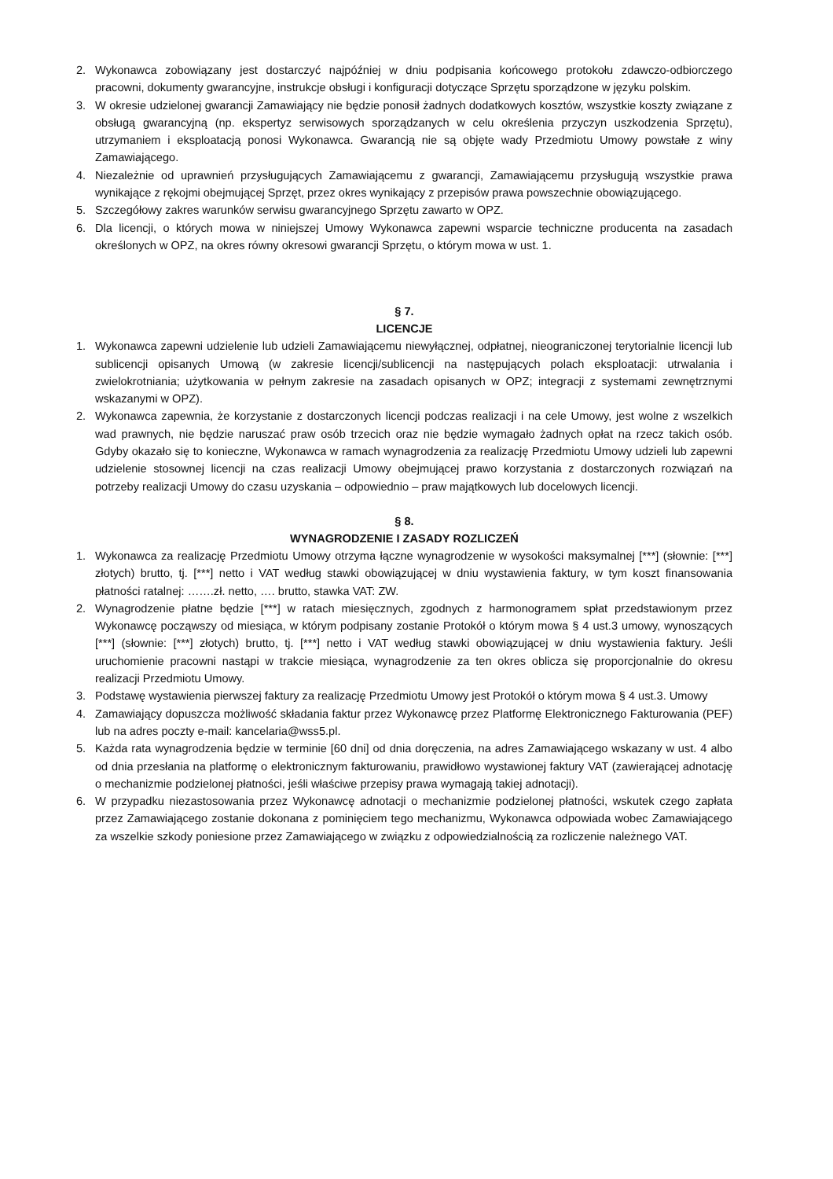2. Wykonawca zobowiązany jest dostarczyć najpóźniej w dniu podpisania końcowego protokołu zdawczo-odbiorczego pracowni, dokumenty gwarancyjne, instrukcje obsługi i konfiguracji dotyczące Sprzętu sporządzone w języku polskim.
3. W okresie udzielonej gwarancji Zamawiający nie będzie ponosił żadnych dodatkowych kosztów, wszystkie koszty związane z obsługą gwarancyjną (np. ekspertyz serwisowych sporządzanych w celu określenia przyczyn uszkodzenia Sprzętu), utrzymaniem i eksploatacją ponosi Wykonawca. Gwarancją nie są objęte wady Przedmiotu Umowy powstałe z winy Zamawiającego.
4. Niezależnie od uprawnień przysługujących Zamawiającemu z gwarancji, Zamawiającemu przysługują wszystkie prawa wynikające z rękojmi obejmującej Sprzęt, przez okres wynikający z przepisów prawa powszechnie obowiązującego.
5. Szczegółowy zakres warunków serwisu gwarancyjnego Sprzętu zawarto w OPZ.
6. Dla licencji, o których mowa w niniejszej Umowy Wykonawca zapewni wsparcie techniczne producenta na zasadach określonych w OPZ, na okres równy okresowi gwarancji Sprzętu, o którym mowa w ust. 1.
§ 7.
LICENCJE
1. Wykonawca zapewni udzielenie lub udzieli Zamawiającemu niewyłącznej, odpłatnej, nieograniczonej terytorialnie licencji lub sublicencji opisanych Umową (w zakresie licencji/sublicencji na następujących polach eksploatacji: utrwalania i zwielokrotniania; użytkowania w pełnym zakresie na zasadach opisanych w OPZ; integracji z systemami zewnętrznymi wskazanymi w OPZ).
2. Wykonawca zapewnia, że korzystanie z dostarczonych licencji podczas realizacji i na cele Umowy, jest wolne z wszelkich wad prawnych, nie będzie naruszać praw osób trzecich oraz nie będzie wymagało żadnych opłat na rzecz takich osób. Gdyby okazało się to konieczne, Wykonawca w ramach wynagrodzenia za realizację Przedmiotu Umowy udzieli lub zapewni udzielenie stosownej licencji na czas realizacji Umowy obejmującej prawo korzystania z dostarczonych rozwiązań na potrzeby realizacji Umowy do czasu uzyskania – odpowiednio – praw majątkowych lub docelowych licencji.
§ 8.
WYNAGRODZENIE I ZASADY ROZLICZEŃ
1. Wykonawca za realizację Przedmiotu Umowy otrzyma łączne wynagrodzenie w wysokości maksymalnej [***] (słownie: [***] złotych) brutto, tj. [***] netto i VAT według stawki obowiązującej w dniu wystawienia faktury, w tym koszt finansowania płatności ratalnej: …….zł. netto, …. brutto, stawka VAT: ZW.
2. Wynagrodzenie płatne będzie [***] w ratach miesięcznych, zgodnych z harmonogramem spłat przedstawionym przez Wykonawcę począwszy od miesiąca, w którym podpisany zostanie Protokół o którym mowa § 4 ust.3 umowy, wynoszących [***] (słownie: [***] złotych) brutto, tj. [***] netto i VAT według stawki obowiązującej w dniu wystawienia faktury. Jeśli uruchomienie pracowni nastąpi w trakcie miesiąca, wynagrodzenie za ten okres oblicza się proporcjonalnie do okresu realizacji Przedmiotu Umowy.
3. Podstawę wystawienia pierwszej faktury za realizację Przedmiotu Umowy jest Protokół o którym mowa § 4 ust.3. Umowy
4. Zamawiający dopuszcza możliwość składania faktur przez Wykonawcę przez Platformę Elektronicznego Fakturowania (PEF) lub na adres poczty e-mail: kancelaria@wss5.pl.
5. Każda rata wynagrodzenia będzie w terminie [60 dni] od dnia doręczenia, na adres Zamawiającego wskazany w ust. 4 albo od dnia przesłania na platformę o elektronicznym fakturowaniu, prawidłowo wystawionej faktury VAT (zawierającej adnotację o mechanizmie podzielonej płatności, jeśli właściwe przepisy prawa wymagają takiej adnotacji).
6. W przypadku niezastosowania przez Wykonawcę adnotacji o mechanizmie podzielonej płatności, wskutek czego zapłata przez Zamawiającego zostanie dokonana z pominięciem tego mechanizmu, Wykonawca odpowiada wobec Zamawiającego za wszelkie szkody poniesione przez Zamawiającego w związku z odpowiedzialnością za rozliczenie należnego VAT.